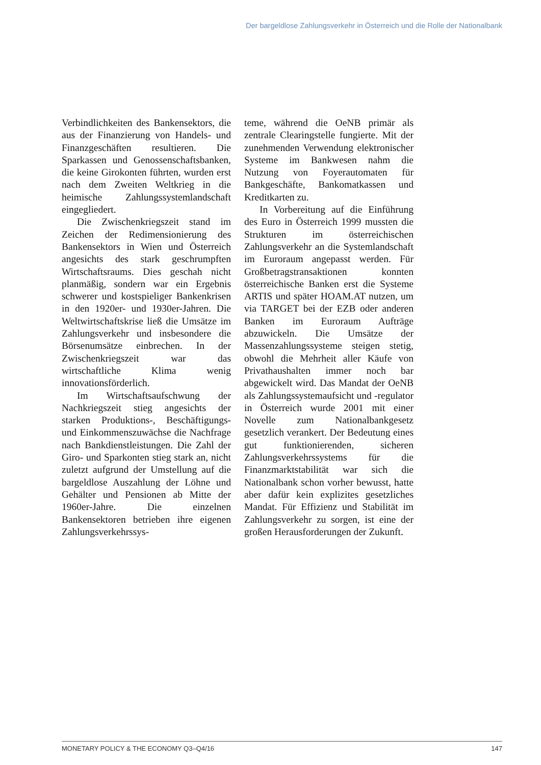Der bargeldlose Zahlungsverkehr in Österreich und die Rolle der Nationalbank
Verbindlichkeiten des Bankensektors, die aus der Finanzierung von Handels- und Finanzgeschäften resultieren. Die Sparkassen und Genossenschaftsbanken, die keine Girokonten führten, wurden erst nach dem Zweiten Weltkrieg in die heimische Zahlungssystemlandschaft eingegliedert.
Die Zwischenkriegszeit stand im Zeichen der Redimensionierung des Bankensektors in Wien und Österreich angesichts des stark geschrumpften Wirtschaftsraums. Dies geschah nicht planmäßig, sondern war ein Ergebnis schwerer und kostspieliger Bankenkrisen in den 1920er- und 1930er-Jahren. Die Weltwirtschaftskrise ließ die Umsätze im Zahlungsverkehr und insbesondere die Börsenumsätze einbrechen. In der Zwischenkriegszeit war das wirtschaftliche Klima wenig innovationsförderlich.
Im Wirtschaftsaufschwung der Nachkriegszeit stieg angesichts der starken Produktions-, Beschäftigungs- und Einkommenszuwächse die Nachfrage nach Bankdienstleistungen. Die Zahl der Giro- und Sparkonten stieg stark an, nicht zuletzt aufgrund der Umstellung auf die bargeldlose Auszahlung der Löhne und Gehälter und Pensionen ab Mitte der 1960er-Jahre. Die einzelnen Bankensektoren betrieben ihre eigenen Zahlungsverkehrssys-
teme, während die OeNB primär als zentrale Clearingstelle fungierte. Mit der zunehmenden Verwendung elektronischer Systeme im Bankwesen nahm die Nutzung von Foyerautomaten für Bankgeschäfte, Bankomatkassen und Kreditkarten zu.
In Vorbereitung auf die Einführung des Euro in Österreich 1999 mussten die Strukturen im österreichischen Zahlungsverkehr an die Systemlandschaft im Euroraum angepasst werden. Für Großbetragstransaktionen konnten österreichische Banken erst die Systeme ARTIS und später HOAM.AT nutzen, um via TARGET bei der EZB oder anderen Banken im Euroraum Aufträge abzuwickeln. Die Umsätze der Massenzahlungssysteme steigen stetig, obwohl die Mehrheit aller Käufe von Privathaushalten immer noch bar abgewickelt wird. Das Mandat der OeNB als Zahlungssystemaufsicht und -regulator in Österreich wurde 2001 mit einer Novelle zum Nationalbankgesetz gesetzlich verankert. Der Bedeutung eines gut funktionierenden, sicheren Zahlungsverkehrssystems für die Finanzmarktstabilität war sich die Nationalbank schon vorher bewusst, hatte aber dafür kein explizites gesetzliches Mandat. Für Effizienz und Stabilität im Zahlungsverkehr zu sorgen, ist eine der großen Herausforderungen der Zukunft.
MONETARY POLICY & THE ECONOMY Q3–Q4/16 147